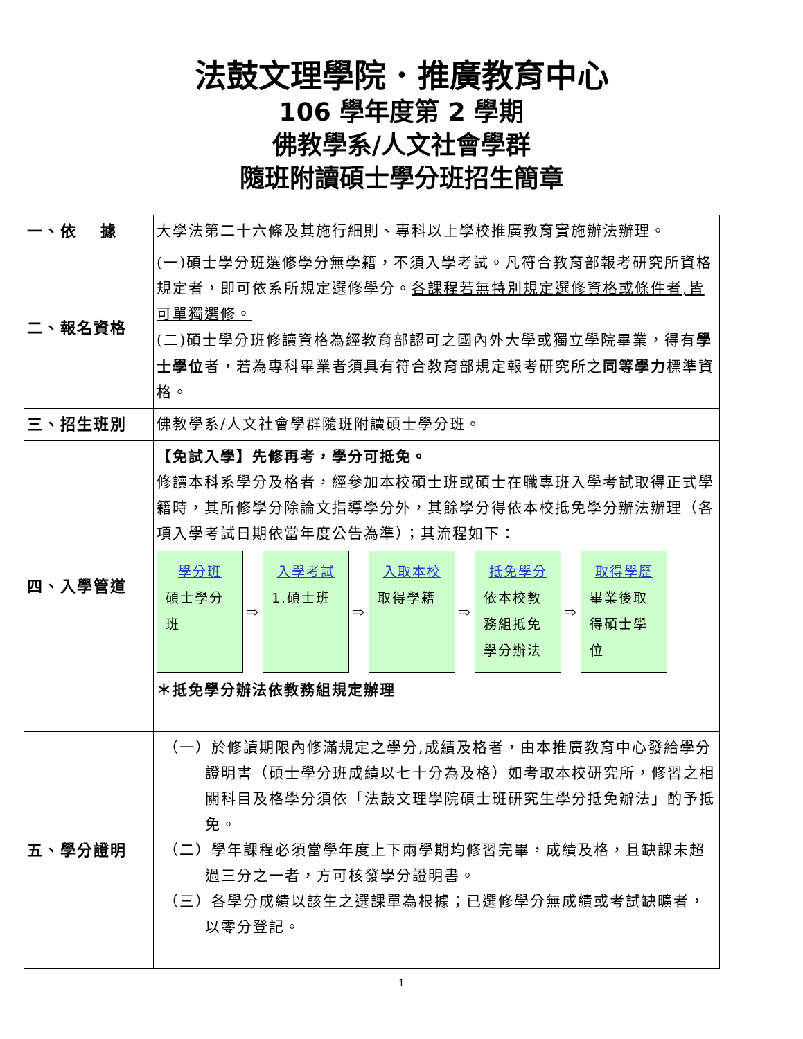法鼓文理學院．推廣教育中心
106 學年度第 2 學期
佛教學系/人文社會學群
隨班附讀碩士學分班招生簡章
| 一、依 據 | 大學法第二十六條及其施行細則、專科以上學校推廣教育實施辦法辦理。 |
| 二、報名資格 | (一)碩士學分班選修學分無學籍，不須入學考試。凡符合教育部報考研究所資格規定者，即可依系所規定選修學分。 各課程若無特別規定選修資格或條件者,皆可單獨選修。 (二)碩士學分班修讀資格為經教育部認可之國內外大學或獨立學院畢業，得有 學士學位 者，若為專科畢業者須具有符合教育部規定報考研究所之 同等學力 標準資格。 |
| 三、招生班別 | 佛教學系/人文社會學群隨班附讀碩士學分班。 |
| 四、入學管道 | 【免試入學】先修再考，學分可抵免。 修讀本科系學分及格者，經參加本校碩士班或碩士在職專班入學考試取得正式學籍時，其所修學分除論文指導學分外，其餘學分得依本校抵免學分辦法辦理（各項入學考試日期依當年度公告為準）；其流程如下： 學分班 碩士學分班 ⇨ 入學考試 1.碩士班 ⇨ 入取本校 取得學籍 ⇨ 抵免學分 依本校教務組抵免學分辦法 ⇨ 取得學歷 畢業後取得碩士學位 ＊抵免學分辦法依教務組規定辦理 |
| 五、學分證明 | （一）於修讀期限內修滿規定之學分,成績及格者，由本推廣教育中心發給學分證明書（碩士學分班成績以七十分為及格）如考取本校研究所，修習之相關科目及格學分須依「法鼓文理學院碩士班研究生學分抵免辦法」酌予抵免。 （二）學年課程必須當學年度上下兩學期均修習完畢，成績及格，且缺課未超過三分之一者，方可核發學分證明書。 （三）各學分成績以該生之選課單為根據；已選修學分無成績或考試缺曠者，以零分登記。 |
1